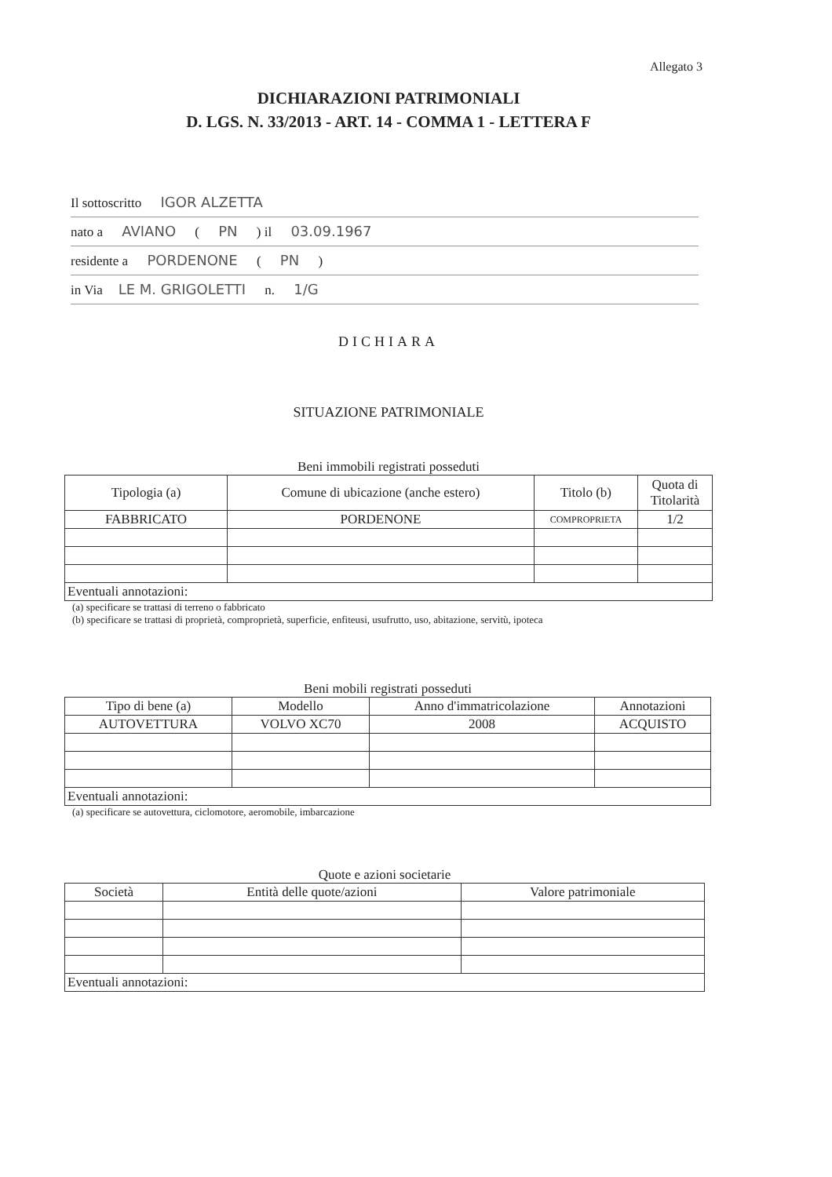Allegato 3
DICHIARAZIONI PATRIMONIALI
D. LGS. N. 33/2013 - ART. 14 - COMMA 1 - LETTERA F
Il sottoscritto IGOR ALZETTA
nato a AVIANO ( PN ) il 03.09.1967
residente a PORDENONE ( PN )
in Via LE M. GRIGOLETTI n. 1/G
DICHIARA
SITUAZIONE PATRIMONIALE
Beni immobili registrati posseduti
| Tipologia (a) | Comune di ubicazione (anche estero) | Titolo (b) | Quota di Titolarità |
| --- | --- | --- | --- |
| FABBRICATO | PORDENONE | COMPROPRIETA | 1/2 |
| Eventuali annotazioni: | | | |
(a) specificare se trattasi di terreno o fabbricato
(b) specificare se trattasi di proprietà, comproprietà, superficie, enfiteusi, usufrutto, uso, abitazione, servitù, ipoteca
Beni mobili registrati posseduti
| Tipo di bene (a) | Modello | Anno d'immatricolazione | Annotazioni |
| --- | --- | --- | --- |
| AUTOVETTURA | VOLVO XC70 | 2008 | ACQUISTO |
| Eventuali annotazioni: | | | |
(a) specificare se autovettura, ciclomotore, aeromobile, imbarcazione
Quote e azioni societarie
| Società | Entità delle quote/azioni | Valore patrimoniale |
| --- | --- | --- |
| Eventuali annotazioni: | | |